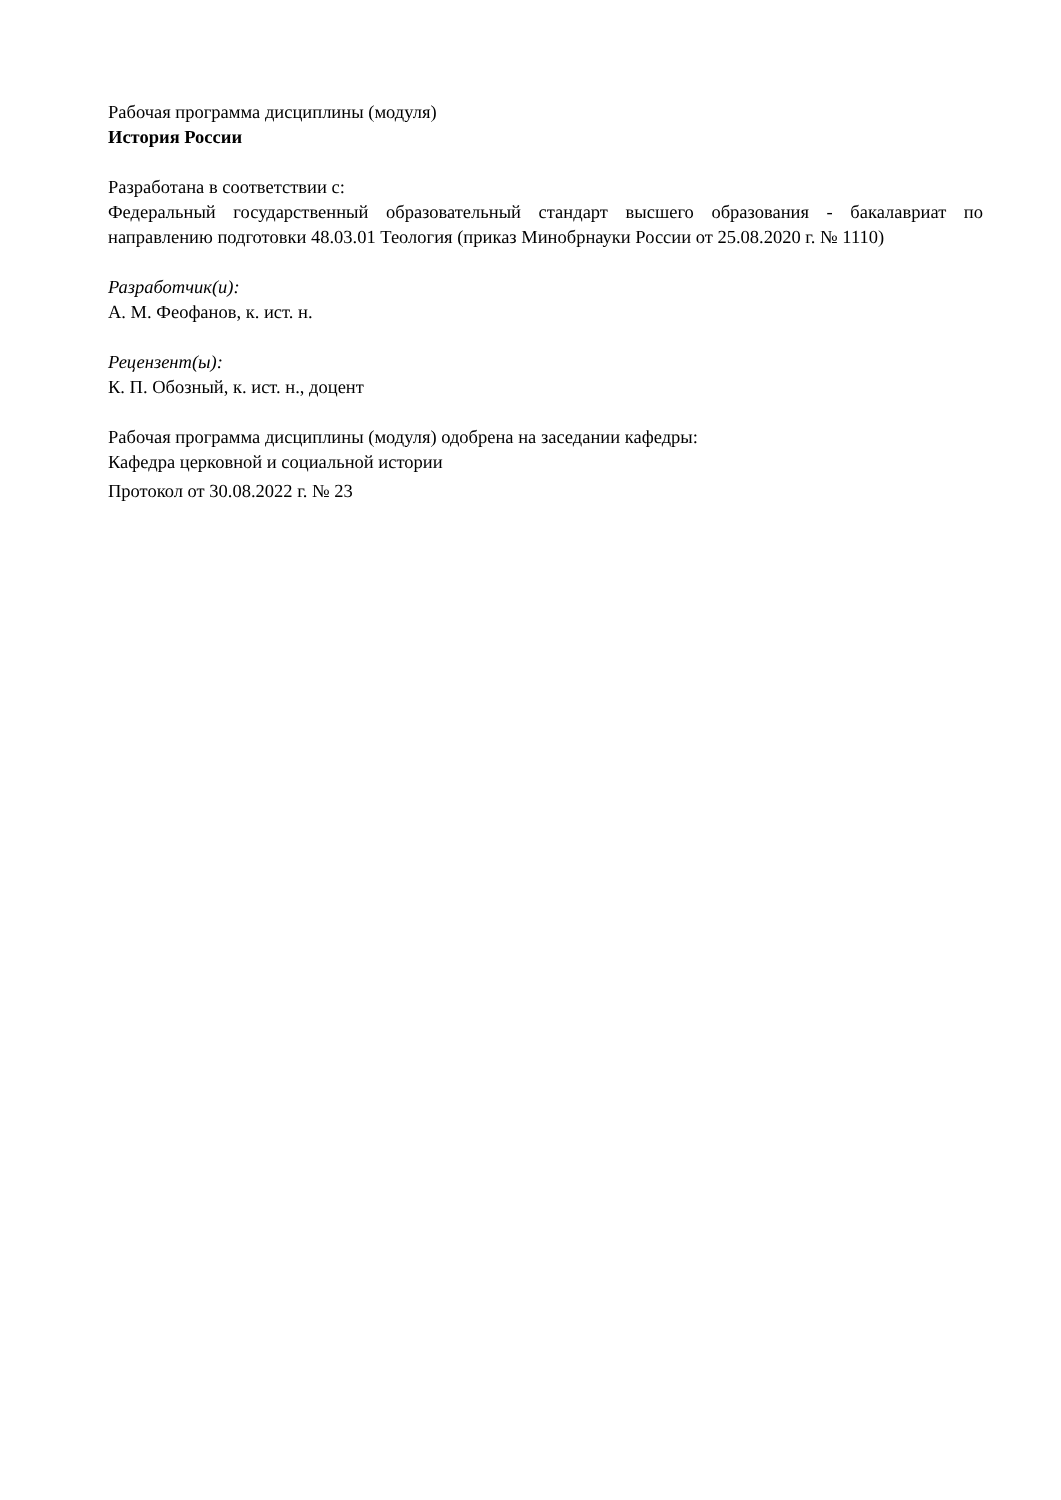Рабочая программа дисциплины (модуля)
История России
Разработана в соответствии с:
Федеральный государственный образовательный стандарт высшего образования - бакалавриат по направлению подготовки 48.03.01 Теология (приказ Минобрнауки России от 25.08.2020 г. № 1110)
Разработчик(и):
А. М. Феофанов, к. ист. н.
Рецензент(ы):
К. П. Обозный, к. ист. н., доцент
Рабочая программа дисциплины (модуля) одобрена на заседании кафедры:
Кафедра церковной и социальной истории
Протокол от 30.08.2022 г. № 23